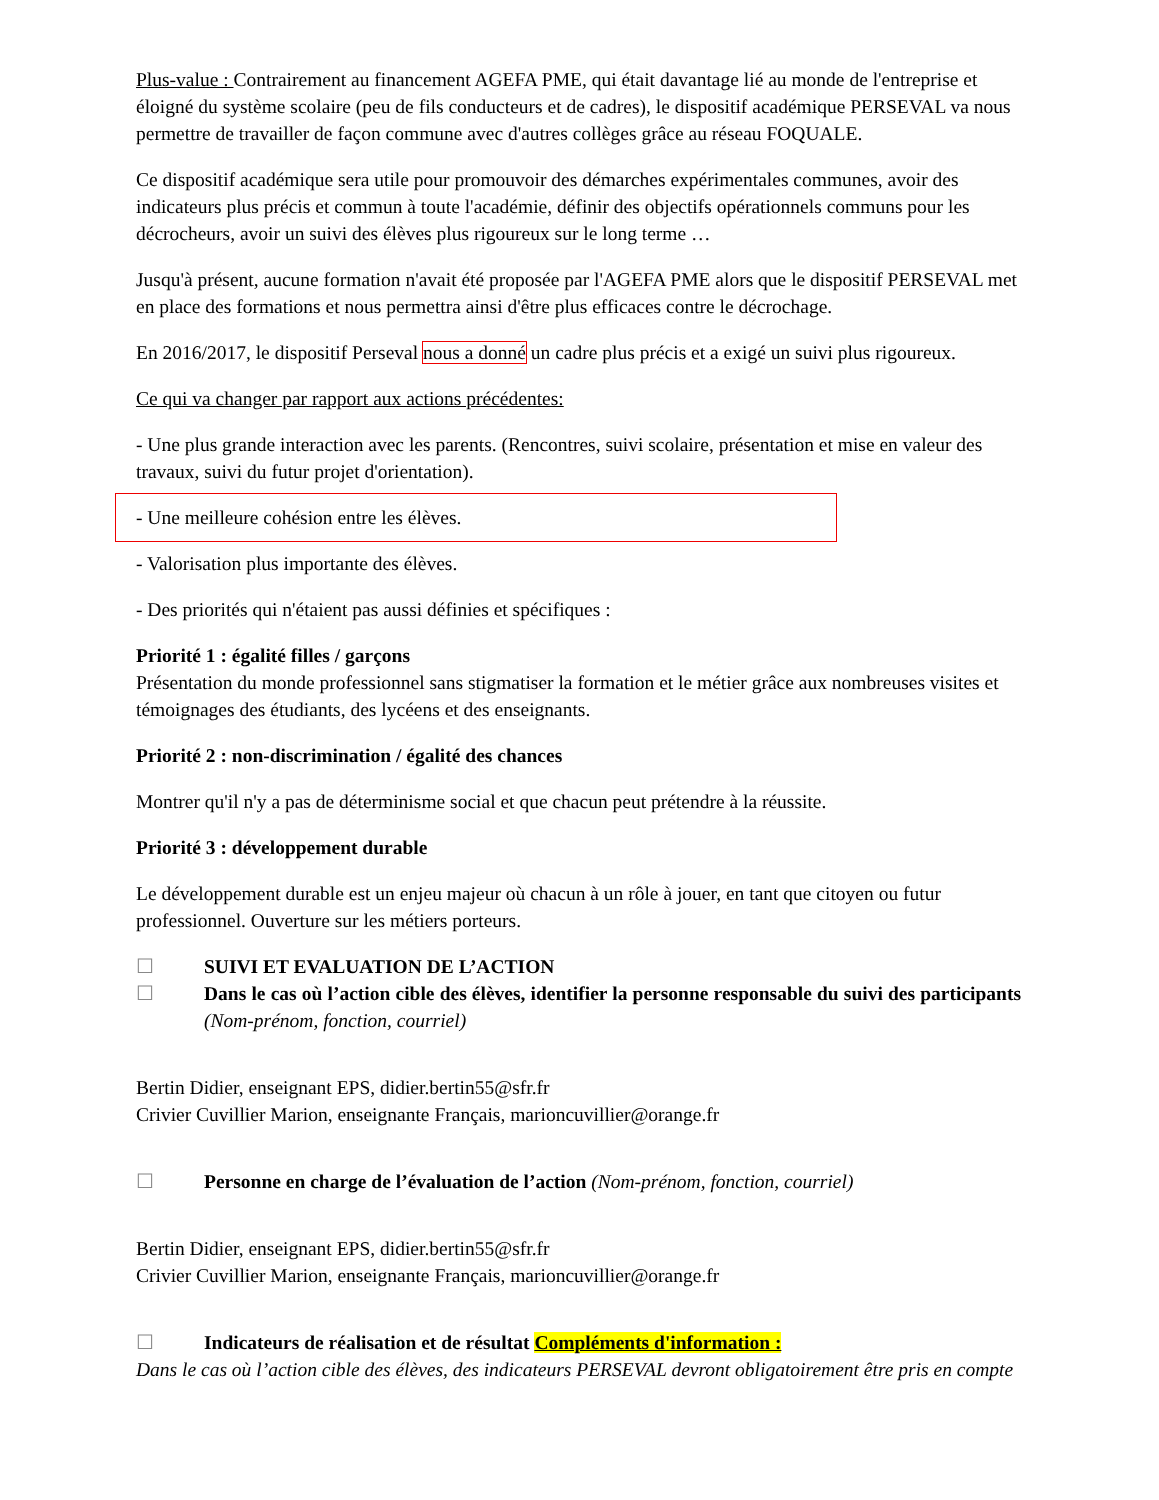Plus-value : Contrairement au financement AGEFA PME, qui était davantage lié au monde de l'entreprise et éloigné du système scolaire (peu de fils conducteurs et de cadres), le dispositif académique PERSEVAL va nous permettre de travailler de façon commune avec d'autres collèges grâce au réseau FOQUALE.
Ce dispositif académique sera utile pour promouvoir des démarches expérimentales communes, avoir des indicateurs plus précis et commun à toute l'académie, définir des objectifs opérationnels communs pour les décrocheurs, avoir un suivi des élèves plus rigoureux sur le long terme …
Jusqu'à présent, aucune formation n'avait été proposée par l'AGEFA PME alors que le dispositif PERSEVAL met en place des formations et nous permettra ainsi d'être plus efficaces contre le décrochage.
En 2016/2017, le dispositif Perseval nous a donné un cadre plus précis et a exigé un suivi plus rigoureux.
Ce qui va changer par rapport aux actions précédentes:
- Une plus grande interaction avec les parents. (Rencontres, suivi scolaire, présentation et mise en valeur des travaux, suivi du futur projet d'orientation).
- Une meilleure cohésion entre les élèves.
- Valorisation plus importante des élèves.
- Des priorités qui n'étaient pas aussi définies et spécifiques :
Priorité 1 : égalité filles / garçons
Présentation du monde professionnel sans stigmatiser la formation et le métier grâce aux nombreuses visites et témoignages des étudiants, des lycéens et des enseignants.
Priorité 2 : non-discrimination / égalité des chances
Montrer qu'il n'y a pas de déterminisme social et que chacun peut prétendre à la réussite.
Priorité 3 : développement durable
Le développement durable est un enjeu majeur où chacun à un rôle à jouer, en tant que citoyen ou futur professionnel. Ouverture sur les métiers porteurs.
☐ SUIVI ET EVALUATION DE L’ACTION
☐ Dans le cas où l’action cible des élèves, identifier la personne responsable du suivi des participants (Nom-prénom, fonction, courriel)
Bertin Didier, enseignant EPS, didier.bertin55@sfr.fr
Crivier Cuvillier Marion, enseignante Français, marioncuvillier@orange.fr
☐ Personne en charge de l’évaluation de l’action (Nom-prénom, fonction, courriel)
Bertin Didier, enseignant EPS, didier.bertin55@sfr.fr
Crivier Cuvillier Marion, enseignante Français, marioncuvillier@orange.fr
☐ Indicateurs de réalisation et de résultat Compléments d'information :
Dans le cas où l’action cible des élèves, des indicateurs PERSEVAL devront obligatoirement être pris en compte